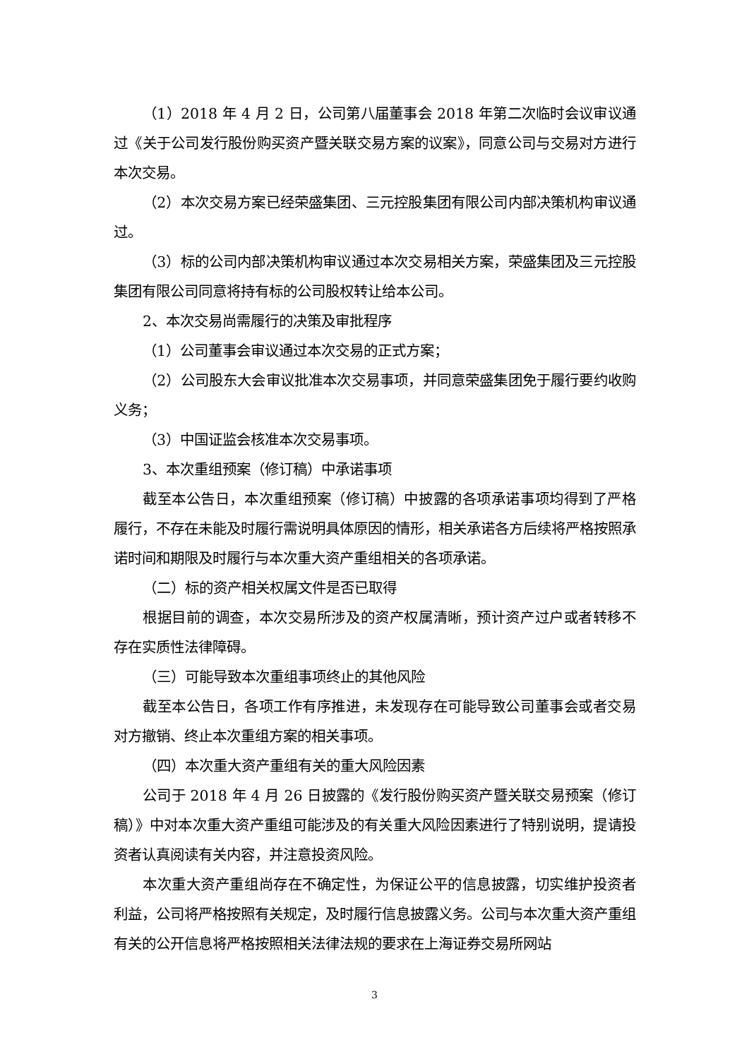（1）2018 年 4 月 2 日，公司第八届董事会 2018 年第二次临时会议审议通过《关于公司发行股份购买资产暨关联交易方案的议案》，同意公司与交易对方进行本次交易。
（2）本次交易方案已经荣盛集团、三元控股集团有限公司内部决策机构审议通过。
（3）标的公司内部决策机构审议通过本次交易相关方案，荣盛集团及三元控股集团有限公司同意将持有标的公司股权转让给本公司。
2、本次交易尚需履行的决策及审批程序
（1）公司董事会审议通过本次交易的正式方案；
（2）公司股东大会审议批准本次交易事项，并同意荣盛集团免于履行要约收购义务；
（3）中国证监会核准本次交易事项。
3、本次重组预案（修订稿）中承诺事项
截至本公告日，本次重组预案（修订稿）中披露的各项承诺事项均得到了严格履行，不存在未能及时履行需说明具体原因的情形，相关承诺各方后续将严格按照承诺时间和期限及时履行与本次重大资产重组相关的各项承诺。
（二）标的资产相关权属文件是否已取得
根据目前的调查，本次交易所涉及的资产权属清晰，预计资产过户或者转移不存在实质性法律障碍。
（三）可能导致本次重组事项终止的其他风险
截至本公告日，各项工作有序推进，未发现存在可能导致公司董事会或者交易对方撤销、终止本次重组方案的相关事项。
（四）本次重大资产重组有关的重大风险因素
公司于 2018 年 4 月 26 日披露的《发行股份购买资产暨关联交易预案（修订稿）》中对本次重大资产重组可能涉及的有关重大风险因素进行了特别说明，提请投资者认真阅读有关内容，并注意投资风险。
本次重大资产重组尚存在不确定性，为保证公平的信息披露，切实维护投资者利益，公司将严格按照有关规定，及时履行信息披露义务。公司与本次重大资产重组有关的公开信息将严格按照相关法律法规的要求在上海证券交易所网站
3